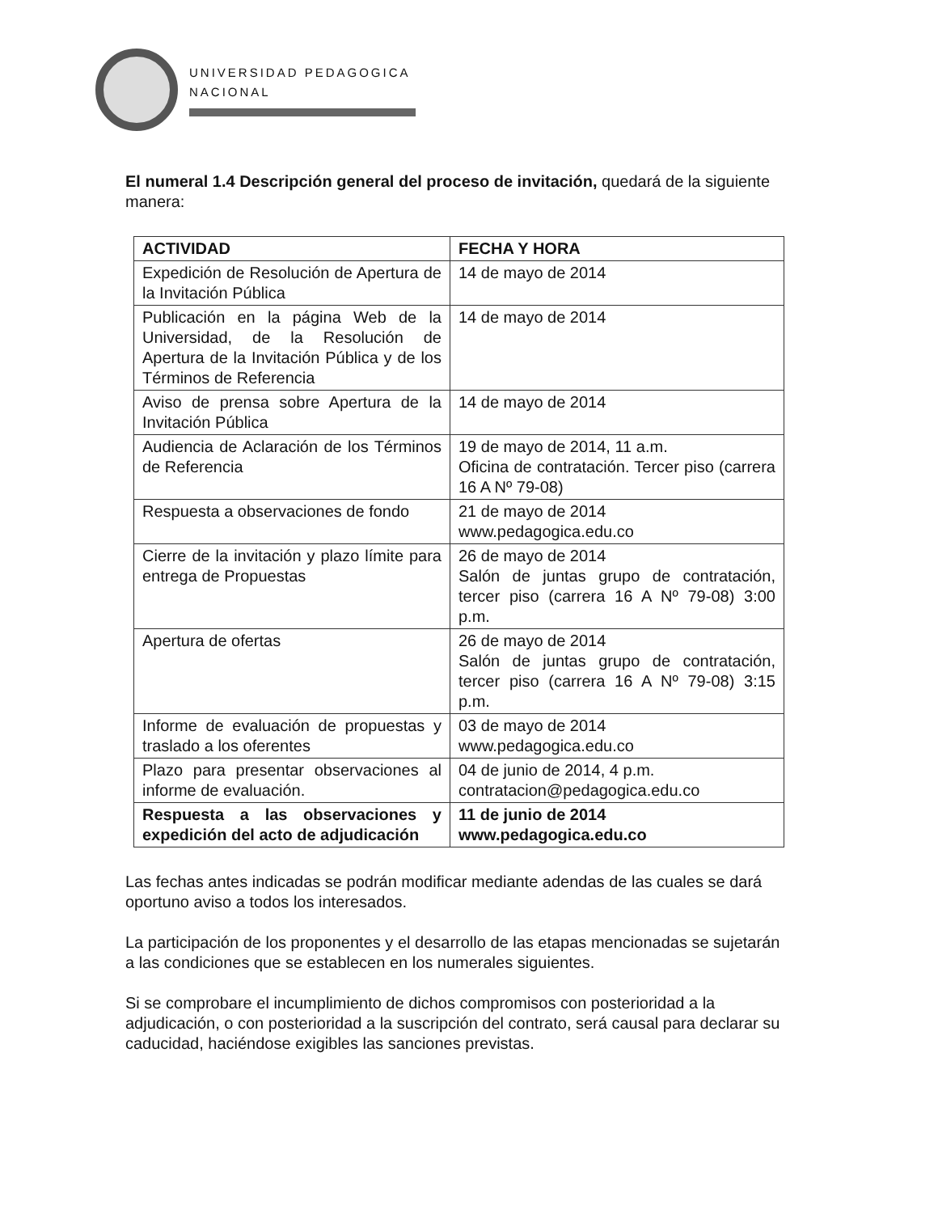UNIVERSIDAD PEDAGOGICA
NACIONAL
El numeral 1.4 Descripción general del proceso de invitación, quedará de la siguiente manera:
| ACTIVIDAD | FECHA Y HORA |
| --- | --- |
| Expedición de Resolución de Apertura de la Invitación Pública | 14 de mayo de 2014 |
| Publicación en la página Web de la Universidad, de la Resolución de Apertura de la Invitación Pública y de los Términos de Referencia | 14 de mayo de 2014 |
| Aviso de prensa sobre Apertura de la Invitación Pública | 14 de mayo de 2014 |
| Audiencia de Aclaración de los Términos de Referencia | 19 de mayo de 2014, 11 a.m. Oficina de contratación. Tercer piso (carrera 16 A Nº 79-08) |
| Respuesta a observaciones de fondo | 21 de mayo de 2014 www.pedagogica.edu.co |
| Cierre de la invitación y plazo límite para entrega de Propuestas | 26 de mayo de 2014 Salón de juntas grupo de contratación, tercer piso (carrera 16 A Nº 79-08) 3:00 p.m. |
| Apertura de ofertas | 26 de mayo de 2014 Salón de juntas grupo de contratación, tercer piso (carrera 16 A Nº 79-08) 3:15 p.m. |
| Informe de evaluación de propuestas y traslado a los oferentes | 03 de mayo de 2014 www.pedagogica.edu.co |
| Plazo para presentar observaciones al informe de evaluación. | 04 de junio de 2014, 4 p.m. contratacion@pedagogica.edu.co |
| Respuesta a las observaciones y expedición del acto de adjudicación | 11 de junio de 2014 www.pedagogica.edu.co |
Las fechas antes indicadas se podrán modificar mediante adendas de las cuales se dará oportuno aviso a todos los interesados.
La participación de los proponentes y el desarrollo de las etapas mencionadas se sujetarán a las condiciones que se establecen en los numerales siguientes.
Si se comprobare el incumplimiento de dichos compromisos con posterioridad a la adjudicación, o con posterioridad a la suscripción del contrato, será causal para declarar su caducidad, haciéndose exigibles las sanciones previstas.